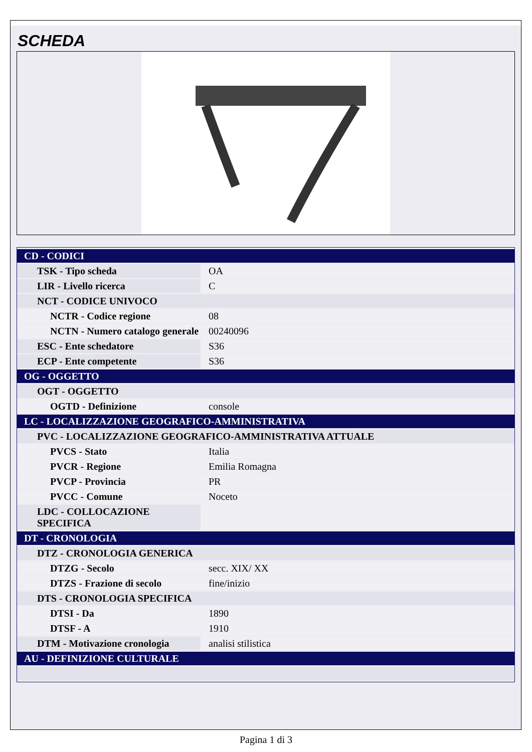SCHEDA
| CD - CODICI | |
| TSK - Tipo scheda | OA |
| LIR - Livello ricerca | C |
| NCT - CODICE UNIVOCO | |
| NCTR - Codice regione | 08 |
| NCTN - Numero catalogo generale | 00240096 |
| ESC - Ente schedatore | S36 |
| ECP - Ente competente | S36 |
| OG - OGGETTO | |
| OGT - OGGETTO | |
| OGTD - Definizione | console |
| LC - LOCALIZZAZIONE GEOGRAFICO-AMMINISTRATIVA | |
| PVC - LOCALIZZAZIONE GEOGRAFICO-AMMINISTRATIVA ATTUALE | |
| PVCS - Stato | Italia |
| PVCR - Regione | Emilia Romagna |
| PVCP - Provincia | PR |
| PVCC - Comune | Noceto |
| LDC - COLLOCAZIONE SPECIFICA | |
| DT - CRONOLOGIA | |
| DTZ - CRONOLOGIA GENERICA | |
| DTZG - Secolo | secc. XIX/ XX |
| DTZS - Frazione di secolo | fine/inizio |
| DTS - CRONOLOGIA SPECIFICA | |
| DTSI - Da | 1890 |
| DTSF - A | 1910 |
| DTM - Motivazione cronologia | analisi stilistica |
| AU - DEFINIZIONE CULTURALE | |
Pagina 1 di 3